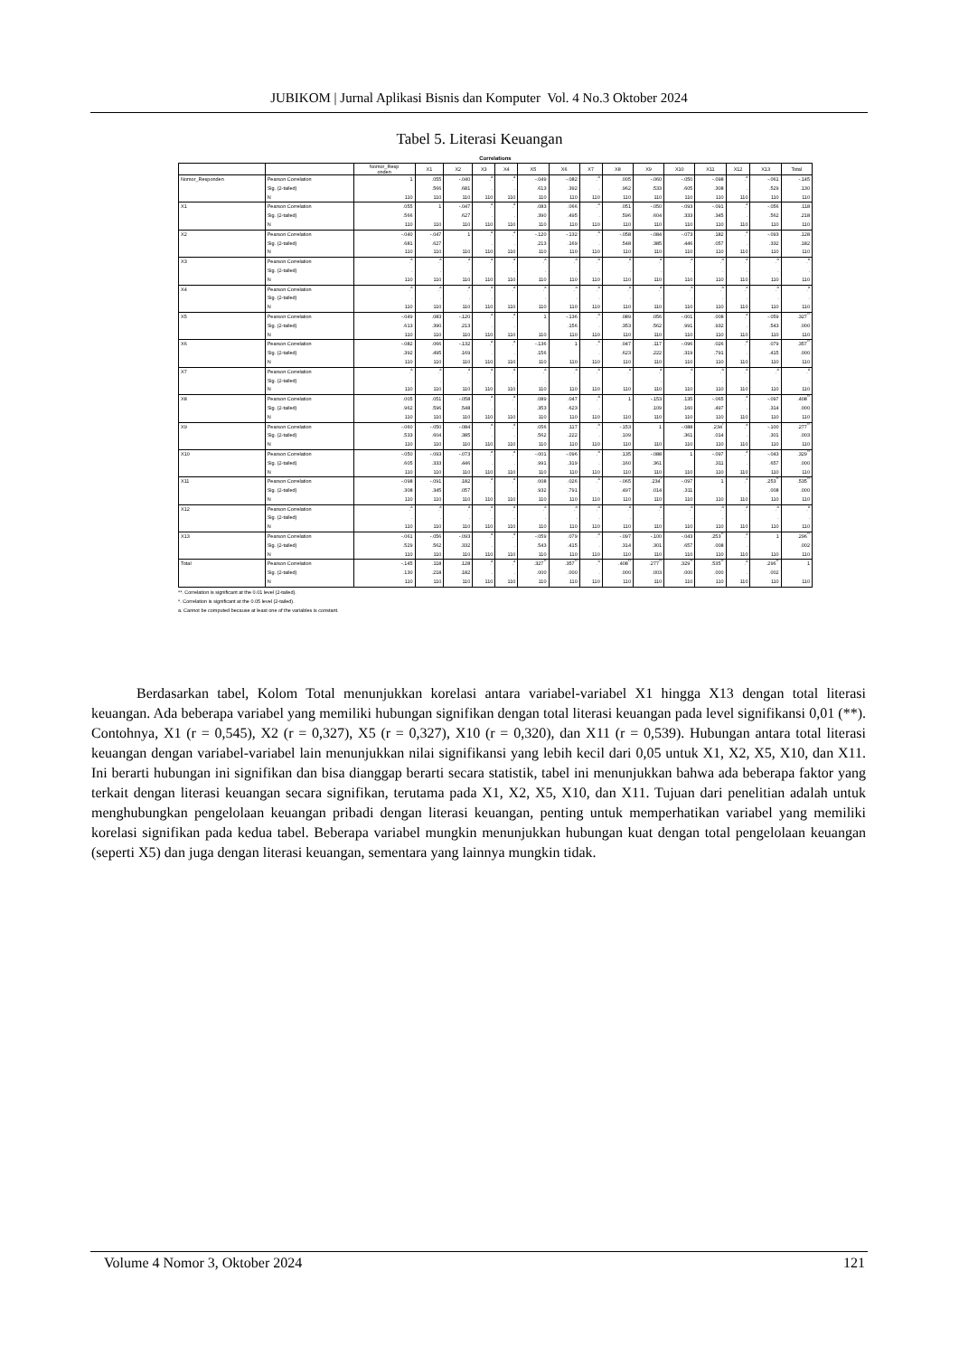JUBIKOM | Jurnal Aplikasi Bisnis dan Komputer Vol. 4 No.3 Oktober 2024
Tabel 5. Literasi Keuangan
Correlations
| | | Nomor_Resp onden | X1 | X2 | X3 | X4 | X5 | X6 | X7 | X8 | X9 | X10 | X11 | X12 | X13 | Total |
| --- | --- | --- | --- | --- | --- | --- | --- | --- | --- | --- | --- | --- | --- | --- | --- | --- |
| Nomor_Responden | Pearson Correlation | 1 | .055 | -.040 | .<sup>a</sup> | .<sup>a</sup> | -.049 | -.082 | .<sup>a</sup> | .005 | -.060 | -.050 | -.098 | .<sup>a</sup> | -.061 | -.145 |
| | Sig. (2-tailed) | | .566 | .681 | . | . | .613 | .392 | . | .962 | .533 | .605 | .308 | . | .529 | .130 |
| | N | 110 | 110 | 110 | 110 | 110 | 110 | 110 | 110 | 110 | 110 | 110 | 110 | 110 | 110 | 110 |
| X1 | Pearson Correlation | .055 | 1 | -.047 | .<sup>a</sup> | .<sup>a</sup> | .083 | .066 | .<sup>a</sup> | .051 | -.050 | -.093 | -.091 | .<sup>a</sup> | -.056 | .118 |
| | Sig. (2-tailed) | .566 | | .627 | . | . | .390 | .495 | . | .596 | .604 | .333 | .345 | . | .562 | .218 |
| | N | 110 | 110 | 110 | 110 | 110 | 110 | 110 | 110 | 110 | 110 | 110 | 110 | 110 | 110 | 110 |
| X2 | Pearson Correlation | -.040 | -.047 | 1 | .<sup>a</sup> | .<sup>a</sup> | -.120 | -.132 | .<sup>a</sup> | -.058 | -.084 | -.073 | .182 | .<sup>a</sup> | -.093 | .128 |
| | Sig. (2-tailed) | .681 | .627 | | . | . | .213 | .169 | . | .548 | .385 | .446 | .057 | . | .332 | .182 |
| | N | 110 | 110 | 110 | 110 | 110 | 110 | 110 | 110 | 110 | 110 | 110 | 110 | 110 | 110 | 110 |
| X3 | Pearson Correlation | .<sup>a</sup> | .<sup>a</sup> | .<sup>a</sup> | .<sup>a</sup> | .<sup>a</sup> | .<sup>a</sup> | .<sup>a</sup> | .<sup>a</sup> | .<sup>a</sup> | .<sup>a</sup> | .<sup>a</sup> | .<sup>a</sup> | .<sup>a</sup> | .<sup>a</sup> | .<sup>a</sup> |
| | Sig. (2-tailed) | . | . | . | | . | . | . | . | . | . | . | . | . | . | . |
| | N | 110 | 110 | 110 | 110 | 110 | 110 | 110 | 110 | 110 | 110 | 110 | 110 | 110 | 110 | 110 |
| X4 | Pearson Correlation | .<sup>a</sup> | .<sup>a</sup> | .<sup>a</sup> | .<sup>a</sup> | .<sup>a</sup> | .<sup>a</sup> | .<sup>a</sup> | .<sup>a</sup> | .<sup>a</sup> | .<sup>a</sup> | .<sup>a</sup> | .<sup>a</sup> | .<sup>a</sup> | .<sup>a</sup> | .<sup>a</sup> |
| | Sig. (2-tailed) | . | . | . | . | | . | . | . | . | . | . | . | . | . | . |
| | N | 110 | 110 | 110 | 110 | 110 | 110 | 110 | 110 | 110 | 110 | 110 | 110 | 110 | 110 | 110 |
| X5 | Pearson Correlation | -.049 | .083 | -.120 | .<sup>a</sup> | .<sup>a</sup> | 1 | -.136 | .<sup>a</sup> | .089 | .056 | -.001 | .008 | .<sup>a</sup> | -.059 | .327<sup>**</sup> |
| | Sig. (2-tailed) | .613 | .390 | .213 | . | . | | .156 | . | .353 | .562 | .991 | .932 | . | .543 | .000 |
| | N | 110 | 110 | 110 | 110 | 110 | 110 | 110 | 110 | 110 | 110 | 110 | 110 | 110 | 110 | 110 |
| X6 | Pearson Correlation | -.082 | .066 | -.132 | .<sup>a</sup> | .<sup>a</sup> | -.136 | 1 | .<sup>a</sup> | .047 | .117 | -.096 | .026 | .<sup>a</sup> | .079 | .357<sup>**</sup> |
| | Sig. (2-tailed) | .392 | .495 | .169 | . | . | .156 | | . | .623 | .222 | .319 | .791 | . | .415 | .000 |
| | N | 110 | 110 | 110 | 110 | 110 | 110 | 110 | 110 | 110 | 110 | 110 | 110 | 110 | 110 | 110 |
| X7 | Pearson Correlation | .<sup>a</sup> | .<sup>a</sup> | .<sup>a</sup> | .<sup>a</sup> | .<sup>a</sup> | .<sup>a</sup> | .<sup>a</sup> | .<sup>a</sup> | .<sup>a</sup> | .<sup>a</sup> | .<sup>a</sup> | .<sup>a</sup> | .<sup>a</sup> | .<sup>a</sup> | .<sup>a</sup> |
| | Sig. (2-tailed) | . | . | . | . | . | . | . | | . | . | . | . | . | . | . |
| | N | 110 | 110 | 110 | 110 | 110 | 110 | 110 | 110 | 110 | 110 | 110 | 110 | 110 | 110 | 110 |
| X8 | Pearson Correlation | .005 | .051 | -.058 | .<sup>a</sup> | .<sup>a</sup> | .089 | .047 | .<sup>a</sup> | 1 | -.153 | .135 | -.065 | .<sup>a</sup> | -.097 | .408<sup>**</sup> |
| | Sig. (2-tailed) | .962 | .596 | .548 | . | . | .353 | .623 | . | | .109 | .160 | .497 | . | .314 | .000 |
| | N | 110 | 110 | 110 | 110 | 110 | 110 | 110 | 110 | 110 | 110 | 110 | 110 | 110 | 110 | 110 |
| X9 | Pearson Correlation | -.060 | -.050 | -.084 | .<sup>a</sup> | .<sup>a</sup> | .056 | .117 | .<sup>a</sup> | -.153 | 1 | -.088 | .234<sup>*</sup> | .<sup>a</sup> | -.100 | .277<sup>**</sup> |
| | Sig. (2-tailed) | .533 | .604 | .385 | . | . | .562 | .222 | . | .109 | | .361 | .014 | . | .301 | .003 |
| | N | 110 | 110 | 110 | 110 | 110 | 110 | 110 | 110 | 110 | 110 | 110 | 110 | 110 | 110 | 110 |
| X10 | Pearson Correlation | -.050 | -.093 | -.073 | .<sup>a</sup> | .<sup>a</sup> | -.001 | -.096 | .<sup>a</sup> | .135 | -.088 | 1 | -.097 | .<sup>a</sup> | -.043 | .329<sup>**</sup> |
| | Sig. (2-tailed) | .605 | .333 | .446 | . | . | .991 | .319 | . | .160 | .361 | | .311 | . | .657 | .000 |
| | N | 110 | 110 | 110 | 110 | 110 | 110 | 110 | 110 | 110 | 110 | 110 | 110 | 110 | 110 | 110 |
| X11 | Pearson Correlation | -.098 | -.091 | .182 | .<sup>a</sup> | .<sup>a</sup> | .008 | .026 | .<sup>a</sup> | -.065 | .234<sup>*</sup> | -.097 | 1 | .<sup>a</sup> | .253<sup>**</sup> | .535<sup>**</sup> |
| | Sig. (2-tailed) | .308 | .345 | .057 | . | . | .932 | .791 | . | .497 | .014 | .311 | | . | .008 | .000 |
| | N | 110 | 110 | 110 | 110 | 110 | 110 | 110 | 110 | 110 | 110 | 110 | 110 | 110 | 110 | 110 |
| X12 | Pearson Correlation | .<sup>a</sup> | .<sup>a</sup> | .<sup>a</sup> | .<sup>a</sup> | .<sup>a</sup> | .<sup>a</sup> | .<sup>a</sup> | .<sup>a</sup> | .<sup>a</sup> | .<sup>a</sup> | .<sup>a</sup> | .<sup>a</sup> | .<sup>a</sup> | .<sup>a</sup> | .<sup>a</sup> |
| | Sig. (2-tailed) | . | . | . | . | . | . | . | . | . | . | . | . | | . | . |
| | N | 110 | 110 | 110 | 110 | 110 | 110 | 110 | 110 | 110 | 110 | 110 | 110 | 110 | 110 | 110 |
| X13 | Pearson Correlation | -.061 | -.056 | -.093 | .<sup>a</sup> | .<sup>a</sup> | -.059 | .079 | .<sup>a</sup> | -.097 | -.100 | -.043 | .253<sup>**</sup> | .<sup>a</sup> | 1 | .296<sup>**</sup> |
| | Sig. (2-tailed) | .529 | .562 | .332 | . | . | .543 | .415 | . | .314 | .301 | .657 | .008 | . | | .002 |
| | N | 110 | 110 | 110 | 110 | 110 | 110 | 110 | 110 | 110 | 110 | 110 | 110 | 110 | 110 | 110 |
| Total | Pearson Correlation | -.145 | .118 | .128 | .<sup>a</sup> | .<sup>a</sup> | .327<sup>**</sup> | .357<sup>**</sup> | .<sup>a</sup> | .408<sup>**</sup> | .277<sup>**</sup> | .329<sup>**</sup> | .535<sup>**</sup> | .<sup>a</sup> | .296<sup>**</sup> | 1 |
| | Sig. (2-tailed) | .130 | .218 | .182 | . | . | .000 | .000 | . | .000 | .003 | .000 | .000 | . | .002 | |
| | N | 110 | 110 | 110 | 110 | 110 | 110 | 110 | 110 | 110 | 110 | 110 | 110 | 110 | 110 | 110 |
**. Correlation is significant at the 0.01 level (2-tailed).
*. Correlation is significant at the 0.05 level (2-tailed).
a. Cannot be computed because at least one of the variables is constant.
Berdasarkan tabel, Kolom Total menunjukkan korelasi antara variabel-variabel X1 hingga X13 dengan total literasi keuangan. Ada beberapa variabel yang memiliki hubungan signifikan dengan total literasi keuangan pada level signifikansi 0,01 (**). Contohnya, X1 (r = 0,545), X2 (r = 0,327), X5 (r = 0,327), X10 (r = 0,320), dan X11 (r = 0,539). Hubungan antara total literasi keuangan dengan variabel-variabel lain menunjukkan nilai signifikansi yang lebih kecil dari 0,05 untuk X1, X2, X5, X10, dan X11. Ini berarti hubungan ini signifikan dan bisa dianggap berarti secara statistik, tabel ini menunjukkan bahwa ada beberapa faktor yang terkait dengan literasi keuangan secara signifikan, terutama pada X1, X2, X5, X10, dan X11. Tujuan dari penelitian adalah untuk menghubungkan pengelolaan keuangan pribadi dengan literasi keuangan, penting untuk memperhatikan variabel yang memiliki korelasi signifikan pada kedua tabel. Beberapa variabel mungkin menunjukkan hubungan kuat dengan total pengelolaan keuangan (seperti X5) dan juga dengan literasi keuangan, sementara yang lainnya mungkin tidak.
Volume 4 Nomor 3, Oktober 2024 121